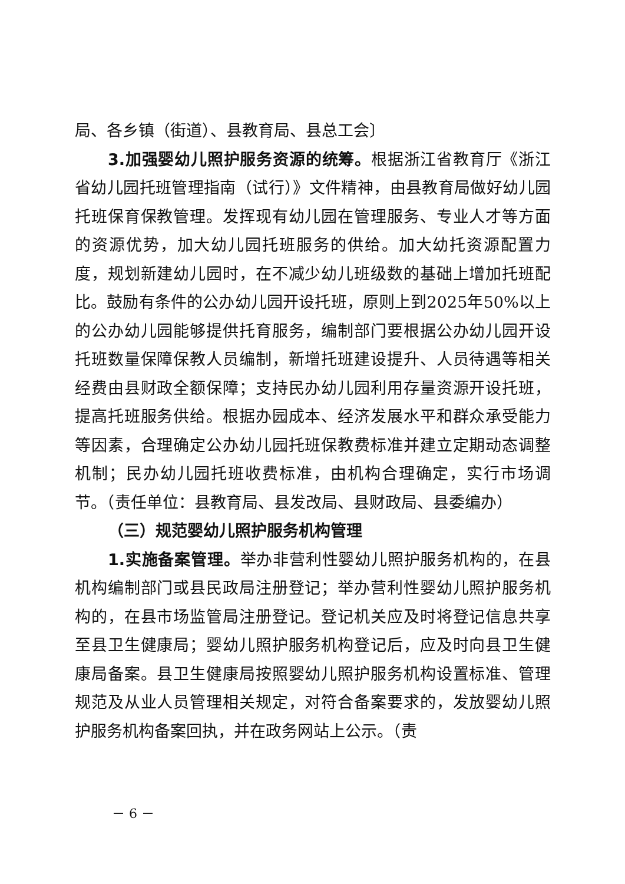局、各乡镇（街道）、县教育局、县总工会〕
3.加强婴幼儿照护服务资源的统筹。根据浙江省教育厅《浙江省幼儿园托班管理指南（试行）》文件精神，由县教育局做好幼儿园托班保育保教管理。发挥现有幼儿园在管理服务、专业人才等方面的资源优势，加大幼儿园托班服务的供给。加大幼托资源配置力度，规划新建幼儿园时，在不减少幼儿班级数的基础上增加托班配比。鼓励有条件的公办幼儿园开设托班，原则上到2025年50%以上的公办幼儿园能够提供托育服务，编制部门要根据公办幼儿园开设托班数量保障保教人员编制，新增托班建设提升、人员待遇等相关经费由县财政全额保障；支持民办幼儿园利用存量资源开设托班，提高托班服务供给。根据办园成本、经济发展水平和群众承受能力等因素，合理确定公办幼儿园托班保教费标准并建立定期动态调整机制；民办幼儿园托班收费标准，由机构合理确定，实行市场调节。（责任单位：县教育局、县发改局、县财政局、县委编办）
（三）规范婴幼儿照护服务机构管理
1.实施备案管理。举办非营利性婴幼儿照护服务机构的，在县机构编制部门或县民政局注册登记；举办营利性婴幼儿照护服务机构的，在县市场监管局注册登记。登记机关应及时将登记信息共享至县卫生健康局；婴幼儿照护服务机构登记后，应及时向县卫生健康局备案。县卫生健康局按照婴幼儿照护服务机构设置标准、管理规范及从业人员管理相关规定，对符合备案要求的，发放婴幼儿照护服务机构备案回执，并在政务网站上公示。（责
－ 6 －